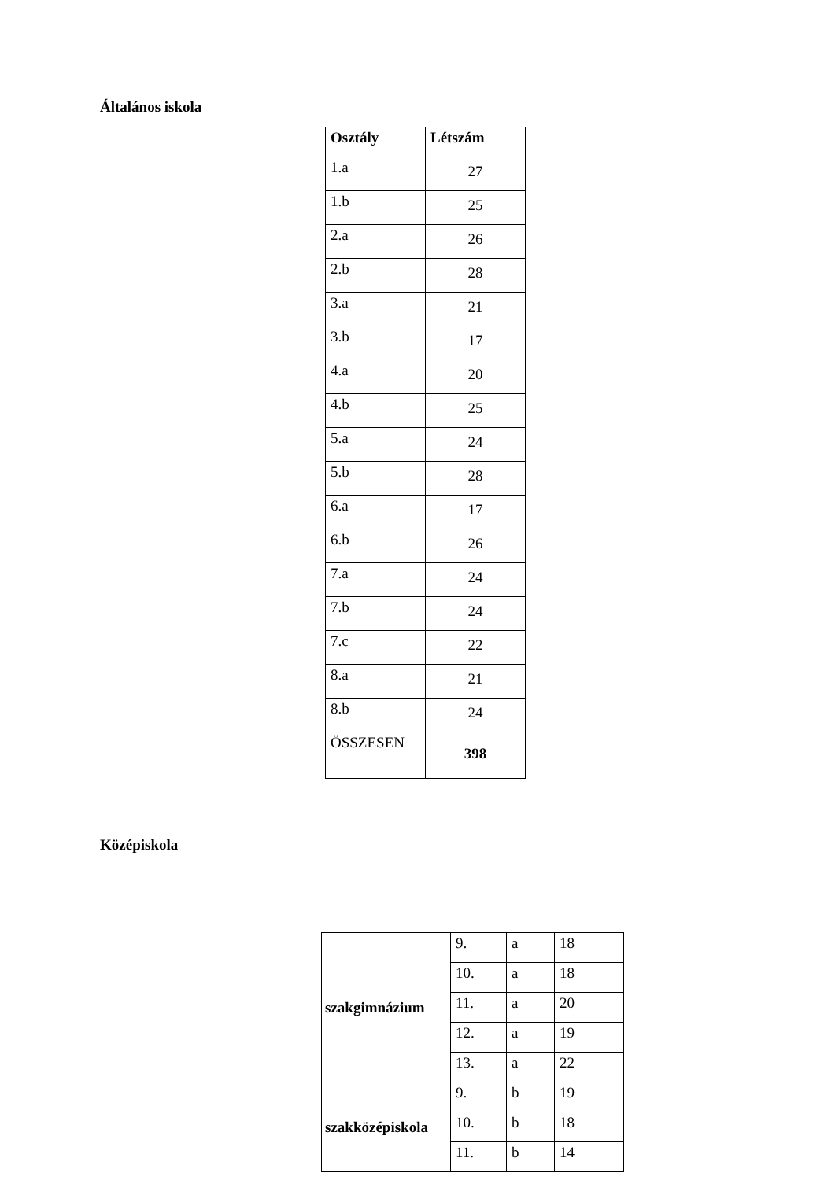Általános iskola
| Osztály | Létszám |
| --- | --- |
| 1.a | 27 |
| 1.b | 25 |
| 2.a | 26 |
| 2.b | 28 |
| 3.a | 21 |
| 3.b | 17 |
| 4.a | 20 |
| 4.b | 25 |
| 5.a | 24 |
| 5.b | 28 |
| 6.a | 17 |
| 6.b | 26 |
| 7.a | 24 |
| 7.b | 24 |
| 7.c | 22 |
| 8.a | 21 |
| 8.b | 24 |
| ÖSSZESEN | 398 |
Középiskola
| szakgimnázium | 9. | a | 18 |
| | 10. | a | 18 |
| | 11. | a | 20 |
| | 12. | a | 19 |
| | 13. | a | 22 |
| szakközépiskola | 9. | b | 19 |
| | 10. | b | 18 |
| | 11. | b | 14 |